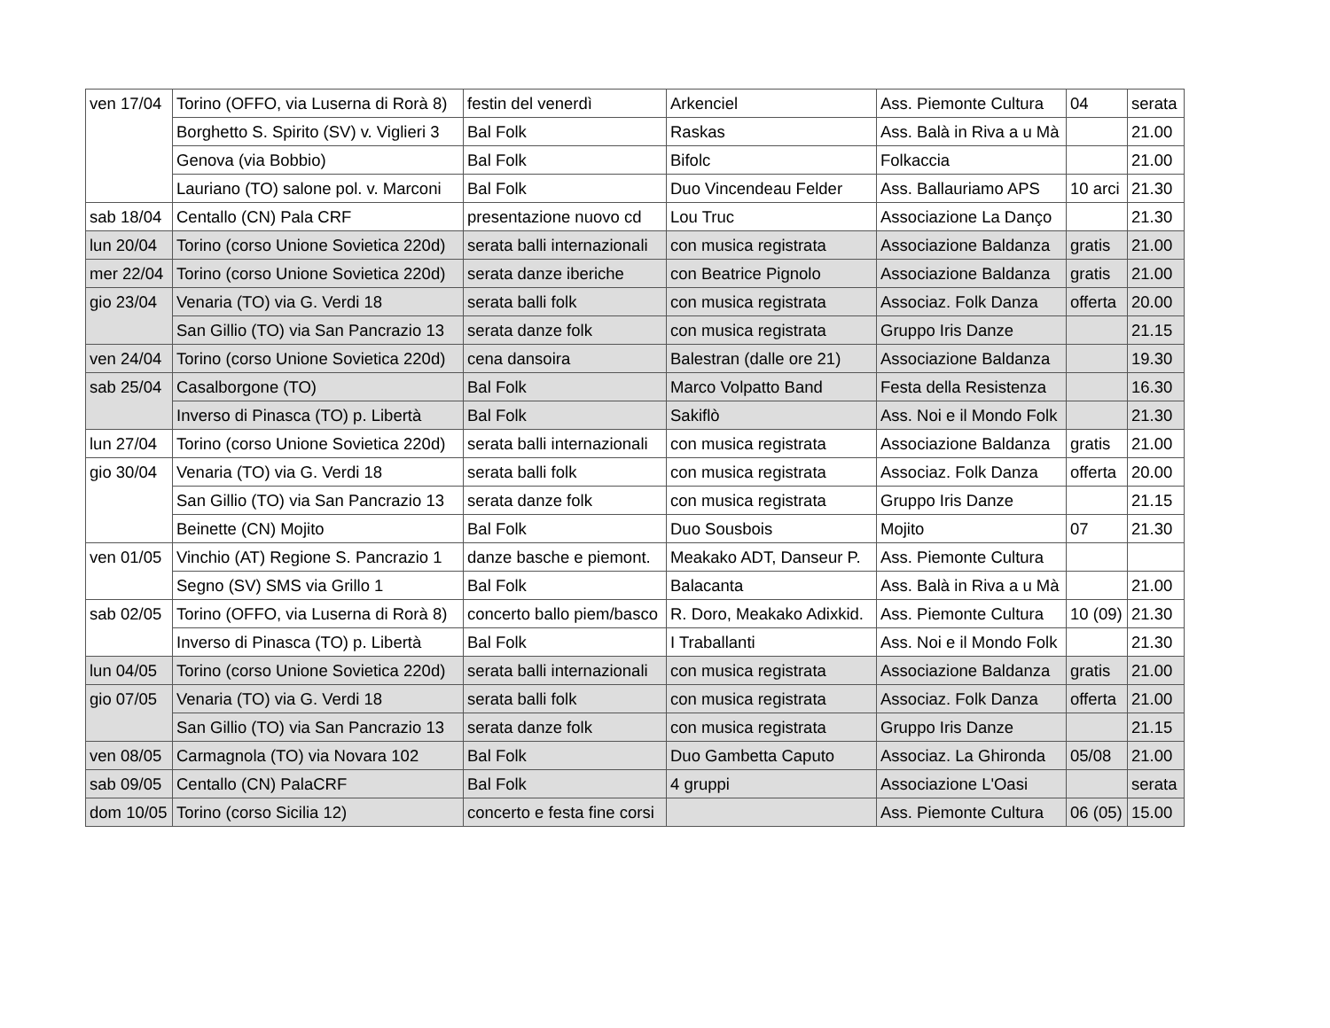| ven 17/04 | Torino (OFFO, via Luserna di Rorà 8) | festin del venerdì | Arkenciel | Ass. Piemonte Cultura | 04 | serata |
| | Borghetto S. Spirito (SV) v. Viglieri 3 | Bal Folk | Raskas | Ass. Balà in Riva a u Mà | | 21.00 |
| | Genova (via Bobbio) | Bal Folk | Bifolc | Folkaccia | | 21.00 |
| | Lauriano (TO) salone pol. v. Marconi | Bal Folk | Duo Vincendeau Felder | Ass. Ballauriamo APS | 10 arci | 21.30 |
| sab 18/04 | Centallo (CN) Pala CRF | presentazione nuovo cd | Lou Truc | Associazione La Danço | | 21.30 |
| lun 20/04 | Torino (corso Unione Sovietica 220d) | serata balli internazionali | con musica registrata | Associazione Baldanza | gratis | 21.00 |
| mer 22/04 | Torino (corso Unione Sovietica 220d) | serata danze iberiche | con Beatrice Pignolo | Associazione Baldanza | gratis | 21.00 |
| gio 23/04 | Venaria (TO) via G. Verdi 18 | serata balli folk | con musica registrata | Associaz. Folk Danza | offerta | 20.00 |
| | San Gillio (TO) via San Pancrazio 13 | serata danze folk | con musica registrata | Gruppo Iris Danze | | 21.15 |
| ven 24/04 | Torino (corso Unione Sovietica 220d) | cena dansoira | Balestran (dalle ore 21) | Associazione Baldanza | | 19.30 |
| sab 25/04 | Casalborgone (TO) | Bal Folk | Marco Volpatto Band | Festa della Resistenza | | 16.30 |
| | Inverso di Pinasca (TO) p. Libertà | Bal Folk | Sakiflò | Ass. Noi e il Mondo Folk | | 21.30 |
| lun 27/04 | Torino (corso Unione Sovietica 220d) | serata balli internazionali | con musica registrata | Associazione Baldanza | gratis | 21.00 |
| gio 30/04 | Venaria (TO) via G. Verdi 18 | serata balli folk | con musica registrata | Associaz. Folk Danza | offerta | 20.00 |
| | San Gillio (TO) via San Pancrazio 13 | serata danze folk | con musica registrata | Gruppo Iris Danze | | 21.15 |
| | Beinette (CN) Mojito | Bal Folk | Duo Sousbois | Mojito | 07 | 21.30 |
| ven 01/05 | Vinchio (AT) Regione S. Pancrazio 1 | danze basche e piemont. | Meakako ADT, Danseur P. | Ass. Piemonte Cultura | | |
| | Segno (SV) SMS via Grillo 1 | Bal Folk | Balacanta | Ass. Balà in Riva a u Mà | | 21.00 |
| sab 02/05 | Torino (OFFO, via Luserna di Rorà 8) | concerto ballo piem/basco | R. Doro, Meakako Adixkid. | Ass. Piemonte Cultura | 10 (09) | 21.30 |
| | Inverso di Pinasca (TO) p. Libertà | Bal Folk | I Traballanti | Ass. Noi e il Mondo Folk | | 21.30 |
| lun 04/05 | Torino (corso Unione Sovietica 220d) | serata balli internazionali | con musica registrata | Associazione Baldanza | gratis | 21.00 |
| gio 07/05 | Venaria (TO) via G. Verdi 18 | serata balli folk | con musica registrata | Associaz. Folk Danza | offerta | 21.00 |
| | San Gillio (TO) via San Pancrazio 13 | serata danze folk | con musica registrata | Gruppo Iris Danze | | 21.15 |
| ven 08/05 | Carmagnola (TO) via Novara 102 | Bal Folk | Duo Gambetta Caputo | Associaz. La Ghironda | 05/08 | 21.00 |
| sab 09/05 | Centallo (CN) PalaCRF | Bal Folk | 4 gruppi | Associazione L'Oasi | | serata |
| dom 10/05 | Torino (corso Sicilia 12) | concerto e festa fine corsi | | Ass. Piemonte Cultura | 06 (05) | 15.00 |